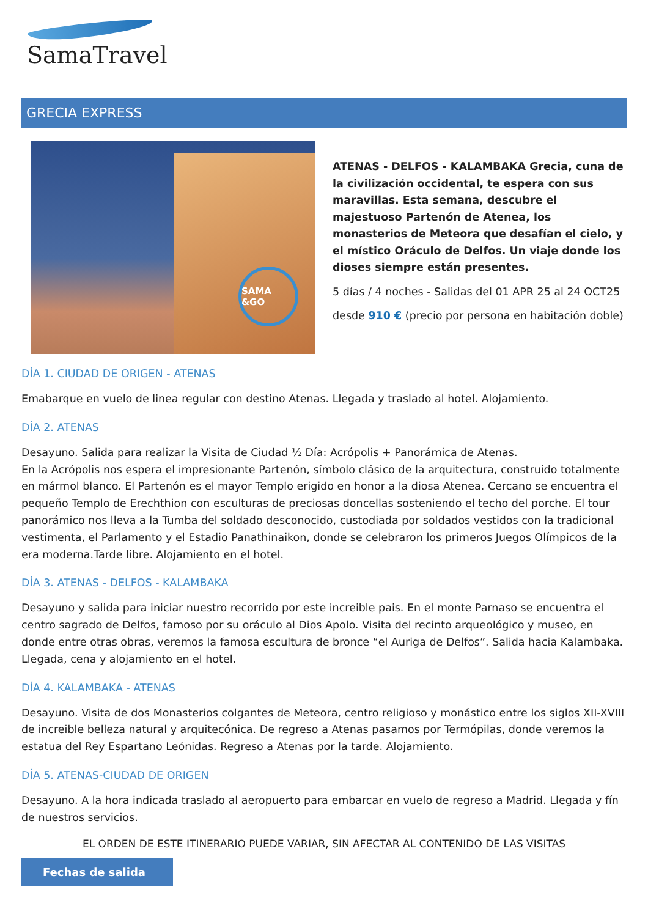SamaTravel
GRECIA EXPRESS
SAMA &GO
ATENAS - DELFOS - KALAMBAKA Grecia, cuna de la civilización occidental, te espera con sus maravillas. Esta semana, descubre el majestuoso Partenón de Atenea, los monasterios de Meteora que desafían el cielo, y el místico Oráculo de Delfos. Un viaje donde los dioses siempre están presentes.
5 días / 4 noches - Salidas del 01 APR 25 al 24 OCT25
desde 910 € (precio por persona en habitación doble)
DÍA 1. CIUDAD DE ORIGEN - ATENAS
Emabarque en vuelo de linea regular con destino Atenas. Llegada y traslado al hotel. Alojamiento.
DÍA 2. ATENAS
Desayuno. Salida para realizar la Visita de Ciudad ½ Día: Acrópolis + Panorámica de Atenas.
En la Acrópolis nos espera el impresionante Partenón, símbolo clásico de la arquitectura, construido totalmente en mármol blanco. El Partenón es el mayor Templo erigido en honor a la diosa Atenea. Cercano se encuentra el pequeño Templo de Erechthion con esculturas de preciosas doncellas sosteniendo el techo del porche. El tour panorámico nos lleva a la Tumba del soldado desconocido, custodiada por soldados vestidos con la tradicional vestimenta, el Parlamento y el Estadio Panathinaikon, donde se celebraron los primeros Juegos Olímpicos de la era moderna.Tarde libre. Alojamiento en el hotel.
DÍA 3. ATENAS - DELFOS - KALAMBAKA
Desayuno y salida para iniciar nuestro recorrido por este increible pais. En el monte Parnaso se encuentra el centro sagrado de Delfos, famoso por su oráculo al Dios Apolo. Visita del recinto arqueológico y museo, en donde entre otras obras, veremos la famosa escultura de bronce “el Auriga de Delfos”. Salida hacia Kalambaka.
Llegada, cena y alojamiento en el hotel.
DÍA 4. KALAMBAKA - ATENAS
Desayuno. Visita de dos Monasterios colgantes de Meteora, centro religioso y monástico entre los siglos XII-XVIII de increible belleza natural y arquitecónica. De regreso a Atenas pasamos por Termópilas, donde veremos la estatua del Rey Espartano Leónidas. Regreso a Atenas por la tarde. Alojamiento.
DÍA 5. ATENAS-CIUDAD DE ORIGEN
Desayuno. A la hora indicada traslado al aeropuerto para embarcar en vuelo de regreso a Madrid. Llegada y fín de nuestros servicios.
EL ORDEN DE ESTE ITINERARIO PUEDE VARIAR, SIN AFECTAR AL CONTENIDO DE LAS VISITAS
Fechas de salida